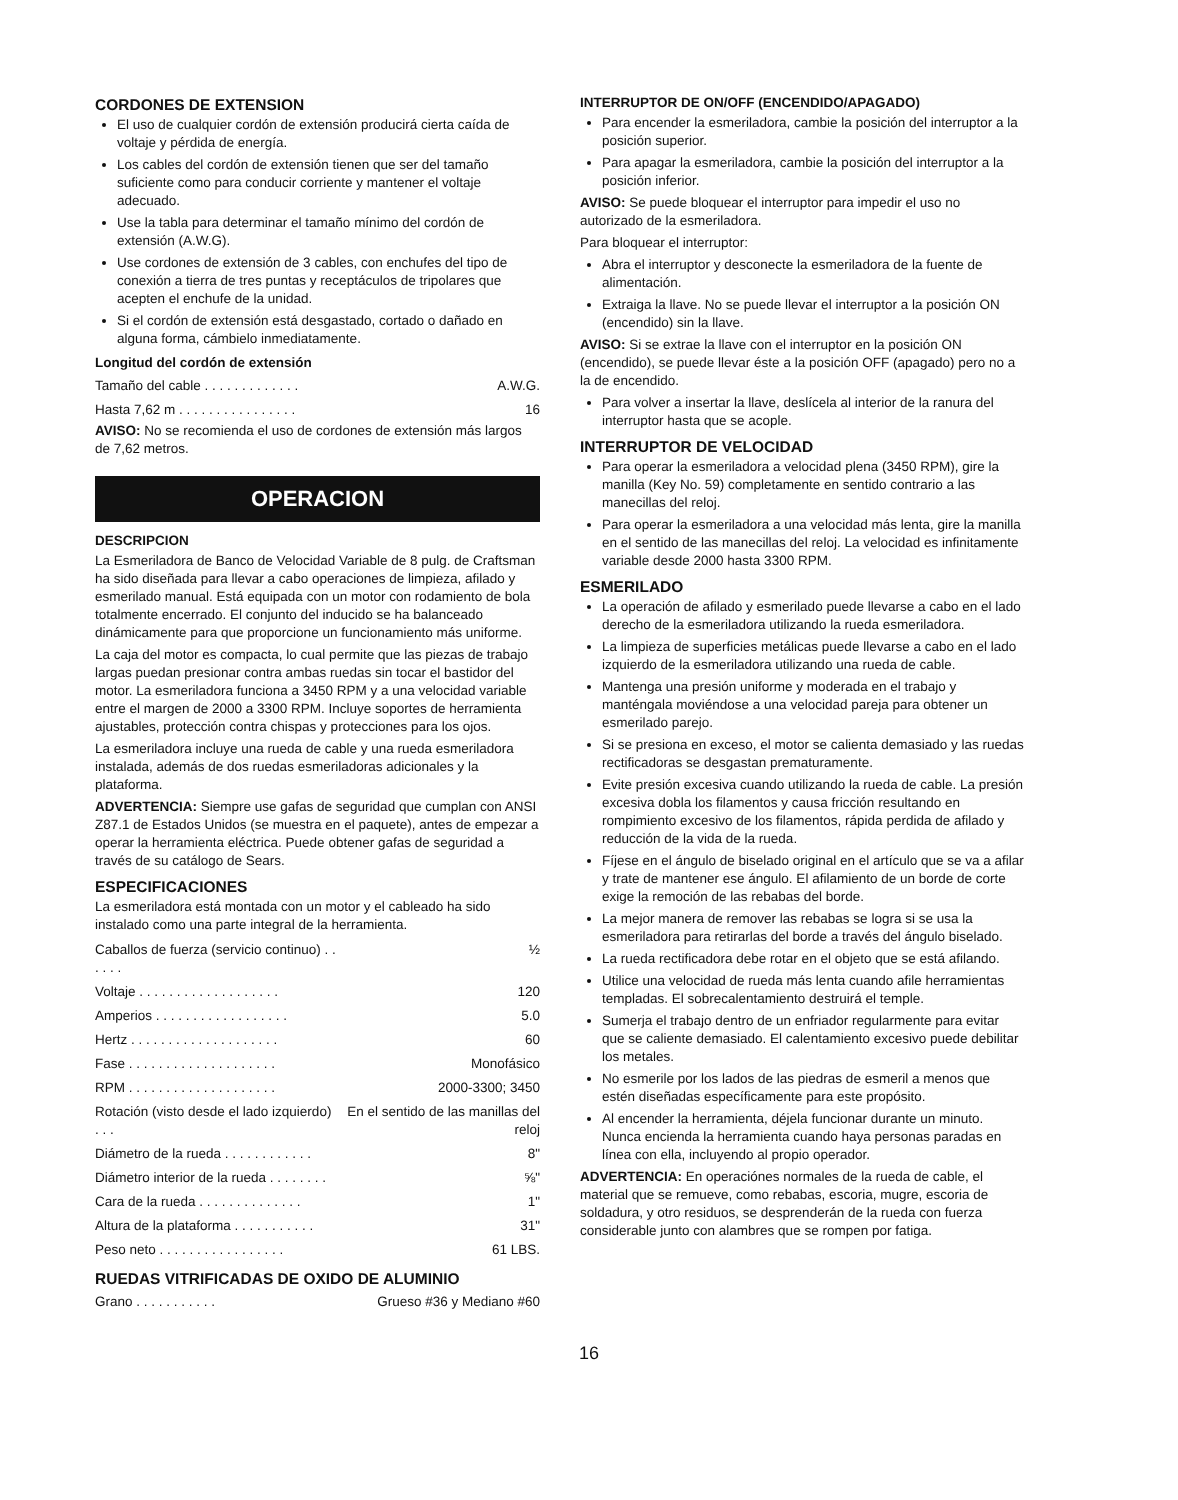CORDONES DE EXTENSION
El uso de cualquier cordón de extensión producirá cierta caída de voltaje y pérdida de energía.
Los cables del cordón de extensión tienen que ser del tamaño suficiente como para conducir corriente y mantener el voltaje adecuado.
Use la tabla para determinar el tamaño mínimo del cordón de extensión (A.W.G).
Use cordones de extensión de 3 cables, con enchufes del tipo de conexión a tierra de tres puntas y receptáculos de tripolares que acepten el enchufe de la unidad.
Si el cordón de extensión está desgastado, cortado o dañado en alguna forma, cámbielo inmediatamente.
Longitud del cordón de extensión
| Tamaño del cable . . . . . . . . . . . . . | A.W.G. |
| Hasta 7,62 m . . . . . . . . . . . . . . . . | 16 |
AVISO: No se recomienda el uso de cordones de extensión más largos de 7,62 metros.
OPERACION
DESCRIPCION
La Esmeriladora de Banco de Velocidad Variable de 8 pulg. de Craftsman ha sido diseñada para llevar a cabo operaciones de limpieza, afilado y esmerilado manual. Está equipada con un motor con rodamiento de bola totalmente encerrado. El conjunto del inducido se ha balanceado dinámicamente para que proporcione un funcionamiento más uniforme.
La caja del motor es compacta, lo cual permite que las piezas de trabajo largas puedan presionar contra ambas ruedas sin tocar el bastidor del motor. La esmeriladora funciona a 3450 RPM y a una velocidad variable entre el margen de 2000 a 3300 RPM. Incluye soportes de herramienta ajustables, protección contra chispas y protecciones para los ojos.
La esmeriladora incluye una rueda de cable y una rueda esmeriladora instalada, además de dos ruedas esmeriladoras adicionales y la plataforma.
ADVERTENCIA: Siempre use gafas de seguridad que cumplan con ANSI Z87.1 de Estados Unidos (se muestra en el paquete), antes de empezar a operar la herramienta eléctrica. Puede obtener gafas de seguridad a través de su catálogo de Sears.
ESPECIFICACIONES
La esmeriladora está montada con un motor y el cableado ha sido instalado como una parte integral de la herramienta.
| Caballos de fuerza (servicio continuo) . . . . . . | ½ |
| Voltaje . . . . . . . . . . . . . . . . . . . | 120 |
| Amperios . . . . . . . . . . . . . . . . . . | 5.0 |
| Hertz . . . . . . . . . . . . . . . . . . . . | 60 |
| Fase . . . . . . . . . . . . . . . . . . . . | Monofásico |
| RPM . . . . . . . . . . . . . . . . . . . . | 2000-3300; 3450 |
| Rotación (visto desde el lado izquierdo) . . . | En el sentido de las manillas del reloj |
| Diámetro de la rueda . . . . . . . . . . . . | 8" |
| Diámetro interior de la rueda . . . . . . . . | ⅝" |
| Cara de la rueda . . . . . . . . . . . . . . | 1" |
| Altura de la plataforma . . . . . . . . . . . | 31" |
| Peso neto . . . . . . . . . . . . . . . . . | 61 LBS. |
RUEDAS VITRIFICADAS DE OXIDO DE ALUMINIO
| Grano . . . . . . . . . . . | Grueso #36 y Mediano #60 |
INTERRUPTOR DE ON/OFF (ENCENDIDO/APAGADO)
Para encender la esmeriladora, cambie la posición del interruptor a la posición superior.
Para apagar la esmeriladora, cambie la posición del interruptor a la posición inferior.
AVISO: Se puede bloquear el interruptor para impedir el uso no autorizado de la esmeriladora.
Para bloquear el interruptor:
Abra el interruptor y desconecte la esmeriladora de la fuente de alimentación.
Extraiga la llave. No se puede llevar el interruptor a la posición ON (encendido) sin la llave.
AVISO: Si se extrae la llave con el interruptor en la posición ON (encendido), se puede llevar éste a la posición OFF (apagado) pero no a la de encendido.
Para volver a insertar la llave, deslícela al interior de la ranura del interruptor hasta que se acople.
INTERRUPTOR DE VELOCIDAD
Para operar la esmeriladora a velocidad plena (3450 RPM), gire la manilla (Key No. 59) completamente en sentido contrario a las manecillas del reloj.
Para operar la esmeriladora a una velocidad más lenta, gire la manilla en el sentido de las manecillas del reloj. La velocidad es infinitamente variable desde 2000 hasta 3300 RPM.
ESMERILADO
La operación de afilado y esmerilado puede llevarse a cabo en el lado derecho de la esmeriladora utilizando la rueda esmeriladora.
La limpieza de superficies metálicas puede llevarse a cabo en el lado izquierdo de la esmeriladora utilizando una rueda de cable.
Mantenga una presión uniforme y moderada en el trabajo y manténgala moviéndose a una velocidad pareja para obtener un esmerilado parejo.
Si se presiona en exceso, el motor se calienta demasiado y las ruedas rectificadoras se desgastan prematuramente.
Evite presión excesiva cuando utilizando la rueda de cable. La presión excesiva dobla los filamentos y causa fricción resultando en rompimiento excesivo de los filamentos, rápida perdida de afilado y reducción de la vida de la rueda.
Fíjese en el ángulo de biselado original en el artículo que se va a afilar y trate de mantener ese ángulo. El afilamiento de un borde de corte exige la remoción de las rebabas del borde.
La mejor manera de remover las rebabas se logra si se usa la esmeriladora para retirarlas del borde a través del ángulo biselado.
La rueda rectificadora debe rotar en el objeto que se está afilando.
Utilice una velocidad de rueda más lenta cuando afile herramientas templadas. El sobrecalentamiento destruirá el temple.
Sumerja el trabajo dentro de un enfriador regularmente para evitar que se caliente demasiado. El calentamiento excesivo puede debilitar los metales.
No esmerile por los lados de las piedras de esmeril a menos que estén diseñadas específicamente para este propósito.
Al encender la herramienta, déjela funcionar durante un minuto. Nunca encienda la herramienta cuando haya personas paradas en línea con ella, incluyendo al propio operador.
ADVERTENCIA: En operaciónes normales de la rueda de cable, el material que se remueve, como rebabas, escoria, mugre, escoria de soldadura, y otro residuos, se desprenderán de la rueda con fuerza considerable junto con alambres que se rompen por fatiga.
16